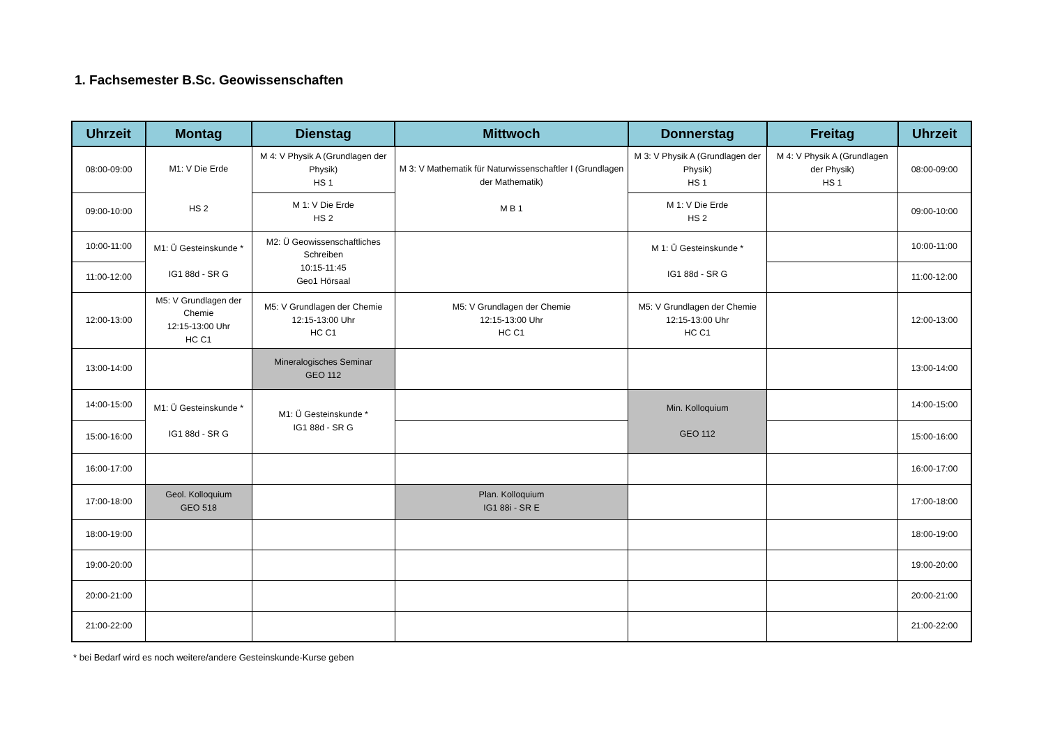1. Fachsemester B.Sc. Geowissenschaften
| Uhrzeit | Montag | Dienstag | Mittwoch | Donnerstag | Freitag | Uhrzeit |
| --- | --- | --- | --- | --- | --- | --- |
| 08:00-09:00 | M1: V Die Erde HS 2 | M 4: V Physik A (Grundlagen der Physik) HS 1 | M 3: V Mathematik für Naturwissenschaftler I (Grundlagen der Mathematik) M B 1 | M 3: V Physik A (Grundlagen der Physik) HS 1 | M 4: V Physik A (Grundlagen der Physik) HS 1 | 08:00-09:00 |
| 09:00-10:00 | | M 1: V Die Erde HS 2 | | M 1: V Die Erde HS 2 | | 09:00-10:00 |
| 10:00-11:00 | M1: Ü Gesteinskunde * IG1 88d - SR G | M2: Ü Geowissenschaftliches Schreiben 10:15-11:45 Geo1 Hörsaal | | M 1: Ü Gesteinskunde * IG1 88d - SR G | | 10:00-11:00 |
| 11:00-12:00 | | | | | | 11:00-12:00 |
| 12:00-13:00 | M5: V Grundlagen der Chemie 12:15-13:00 Uhr HC C1 | M5: V Grundlagen der Chemie 12:15-13:00 Uhr HC C1 | M5: V Grundlagen der Chemie 12:15-13:00 Uhr HC C1 | M5: V Grundlagen der Chemie 12:15-13:00 Uhr HC C1 | | 12:00-13:00 |
| 13:00-14:00 | | Mineralogisches Seminar GEO 112 | | | | 13:00-14:00 |
| 14:00-15:00 | M1: Ü Gesteinskunde * IG1 88d - SR G | M1: Ü Gesteinskunde * IG1 88d - SR G | | Min. Kolloquium GEO 112 | | 14:00-15:00 |
| 15:00-16:00 | | | | | | 15:00-16:00 |
| 16:00-17:00 | | | | | | 16:00-17:00 |
| 17:00-18:00 | Geol. Kolloquium GEO 518 | | Plan. Kolloquium IG1 88i - SR E | | | 17:00-18:00 |
| 18:00-19:00 | | | | | | 18:00-19:00 |
| 19:00-20:00 | | | | | | 19:00-20:00 |
| 20:00-21:00 | | | | | | 20:00-21:00 |
| 21:00-22:00 | | | | | | 21:00-22:00 |
* bei Bedarf wird es noch weitere/andere Gesteinskunde-Kurse geben